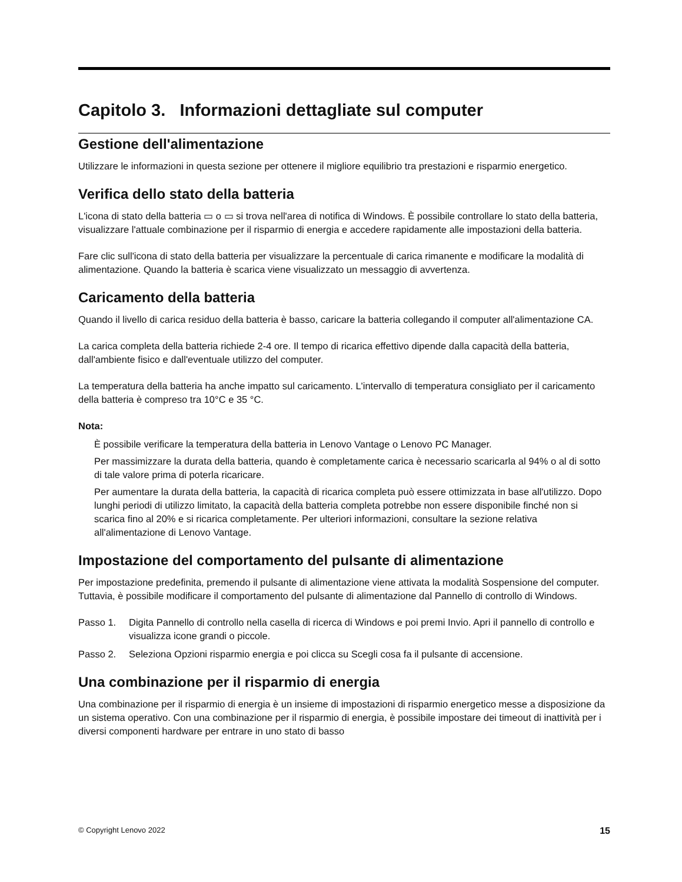Capitolo 3. Informazioni dettagliate sul computer
Gestione dell'alimentazione
Utilizzare le informazioni in questa sezione per ottenere il migliore equilibrio tra prestazioni e risparmio energetico.
Verifica dello stato della batteria
L'icona di stato della batteria ▭ o ▭ si trova nell'area di notifica di Windows. È possibile controllare lo stato della batteria, visualizzare l'attuale combinazione per il risparmio di energia e accedere rapidamente alle impostazioni della batteria.
Fare clic sull'icona di stato della batteria per visualizzare la percentuale di carica rimanente e modificare la modalità di alimentazione. Quando la batteria è scarica viene visualizzato un messaggio di avvertenza.
Caricamento della batteria
Quando il livello di carica residuo della batteria è basso, caricare la batteria collegando il computer all'alimentazione CA.
La carica completa della batteria richiede 2-4 ore. Il tempo di ricarica effettivo dipende dalla capacità della batteria, dall'ambiente fisico e dall'eventuale utilizzo del computer.
La temperatura della batteria ha anche impatto sul caricamento. L'intervallo di temperatura consigliato per il caricamento della batteria è compreso tra 10°C e 35 °C.
Nota:
È possibile verificare la temperatura della batteria in Lenovo Vantage o Lenovo PC Manager.
Per massimizzare la durata della batteria, quando è completamente carica è necessario scaricarla al 94% o al di sotto di tale valore prima di poterla ricaricare.
Per aumentare la durata della batteria, la capacità di ricarica completa può essere ottimizzata in base all'utilizzo. Dopo lunghi periodi di utilizzo limitato, la capacità della batteria completa potrebbe non essere disponibile finché non si scarica fino al 20% e si ricarica completamente. Per ulteriori informazioni, consultare la sezione relativa all'alimentazione di Lenovo Vantage.
Impostazione del comportamento del pulsante di alimentazione
Per impostazione predefinita, premendo il pulsante di alimentazione viene attivata la modalità Sospensione del computer. Tuttavia, è possibile modificare il comportamento del pulsante di alimentazione dal Pannello di controllo di Windows.
Passo 1. Digita Pannello di controllo nella casella di ricerca di Windows e poi premi Invio. Apri il pannello di controllo e visualizza icone grandi o piccole.
Passo 2. Seleziona Opzioni risparmio energia e poi clicca su Scegli cosa fa il pulsante di accensione.
Una combinazione per il risparmio di energia
Una combinazione per il risparmio di energia è un insieme di impostazioni di risparmio energetico messe a disposizione da un sistema operativo. Con una combinazione per il risparmio di energia, è possibile impostare dei timeout di inattività per i diversi componenti hardware per entrare in uno stato di basso
© Copyright Lenovo 2022 15